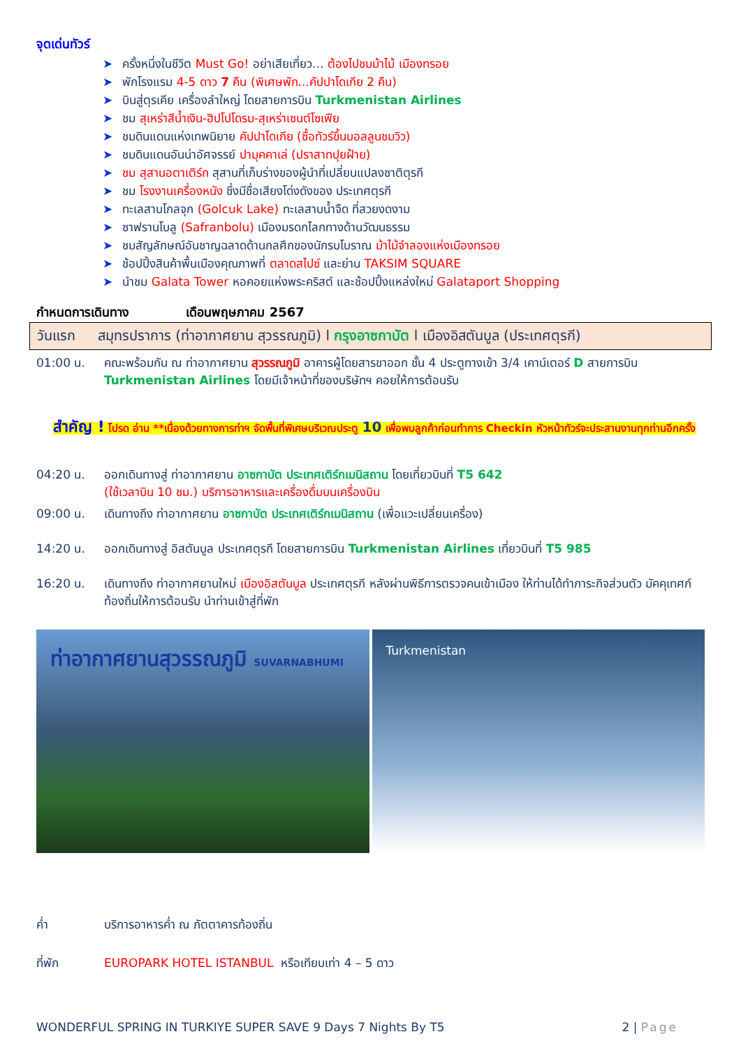จุดเด่นทัวร์
➤ ครั้งหนึ่งในชีวิต Must Go! อย่าเสียเที่ยว… ต้องไปชมม้าไม้ เมืองทรอย
➤ พักโรงแรม 4-5 ดาว 7 คืน (พิเศษพัก...คัปปาโดเกีย 2 คืน)
➤ บินสู่ตุรเคีย เครื่องลำใหญ่ โดยสายการบิน Turkmenistan Airlines
➤ ชม สุเหร่าสีน้ำเงิน-ฮิปโปโดรม-สุเหร่าเซนต์โซเฟีย
➤ ชมดินแดนแห่งเทพนิยาย คัปปาโดเกีย (ซื้อทัวร์ขึ้นบอลลูนชมวิว)
➤ ชมดินแดนอันน่าอัศจรรย์ ปามุคคาเล่ (ปราสาทปุยฝ้าย)
➤ ชม สุสานอตาเติร์ก สุสานที่เก็บร่างของผู้นำที่เปลี่ยนแปลงชาติตุรกี
➤ ชม โรงงานเครื่องหนัง ซึ่งมีชื่อเสียงโด่งดังของ ประเทศตุรกี
➤ ทะเลสาบโกลจุก (Golcuk Lake) ทะเลสาบน้ำจืด ที่สวยงดงาม
➤ ซาฟรานโบลู (Safranbolu) เมืองมรดกโลกทางด้านวัฒนธรรม
➤ ชมสัญลักษณ์อันชาญฉลาดด้านกลศึกของนักรบโบราณ ม้าไม้จำลองแห่งเมืองทรอย
➤ ช้อปปิ้งสินค้าพื้นเมืองคุณภาพที่ ตลาดสไปซ์ และย่าน TAKSIM SQUARE
➤ นำชม Galata Tower หอคอยแห่งพระคริสต์ และช้อปปิ้งแหล่งใหม่ Galataport Shopping
กำหนดการเดินทาง เดือนพฤษภาคม 2567
วันแรก สมุทรปราการ (ท่าอากาศยาน สุวรรณภูมิ) l กรุงอาซกาบัต l เมืองอิสตันบูล (ประเทศตุรกี)
01:00 น. คณะพร้อมกัน ณ ท่าอากาศยาน สุวรรณภูมิ อาคารผู้โดยสารขาออก ชั้น 4 ประตูทางเข้า 3/4 เคาน์เตอร์ D สายการบิน Turkmenistan Airlines โดยมีเจ้าหน้าที่ของบริษัทฯ คอยให้การต้อนรับ
สำคัญ ! โปรด อ่าน **เนื่องด้วยทางการท่าฯ จัดพื้นที่พิเศษบริเวณประตู 10 เพื่อพบลูกค้าก่อนทำการ Checkin หัวหน้าทัวร์จะประสานงานทุกท่านอีกครั้ง
04:20 น. ออกเดินทางสู่ ท่าอากาศยาน อาซกาบัต ประเทศเติร์กเมนิสถาน โดยเที่ยวบินที่ T5 642
(ใช้เวลาบิน 10 ชม.) บริการอาหารและเครื่องดื่มบนเครื่องบิน
09:00 น. เดินทางถึง ท่าอากาศยาน อาซกาบัต ประเทศเติร์กเมนิสถาน (เพื่อแวะเปลี่ยนเครื่อง)
14:20 น. ออกเดินทางสู่ อิสตันบูล ประเทศตุรกี โดยสายการบิน Turkmenistan Airlines เที่ยวบินที่ T5 985
16:20 น. เดินทางถึง ท่าอากาศยานใหม่ เมืองอิสตันบูล ประเทศตุรกี หลังผ่านพิธีการตรวจคนเข้าเมือง ให้ท่านได้ทำภาระกิจส่วนตัว มัคคุเทศก์ท้องถิ่นให้การต้อนรับ นำท่านเข้าสู่ที่พัก
ท่าอากาศยานสุวรรณภูมิ SUVARNABHUMI
Turkmenistan
ค่ำ บริการอาหารค่ำ ณ ภัตตาคารท้องถิ่น
ที่พัก EUROPARK HOTEL ISTANBUL หรือเทียบเท่า 4 – 5 ดาว
WONDERFUL SPRING IN TURKIYE SUPER SAVE 9 Days 7 Nights By T5 2 | Page